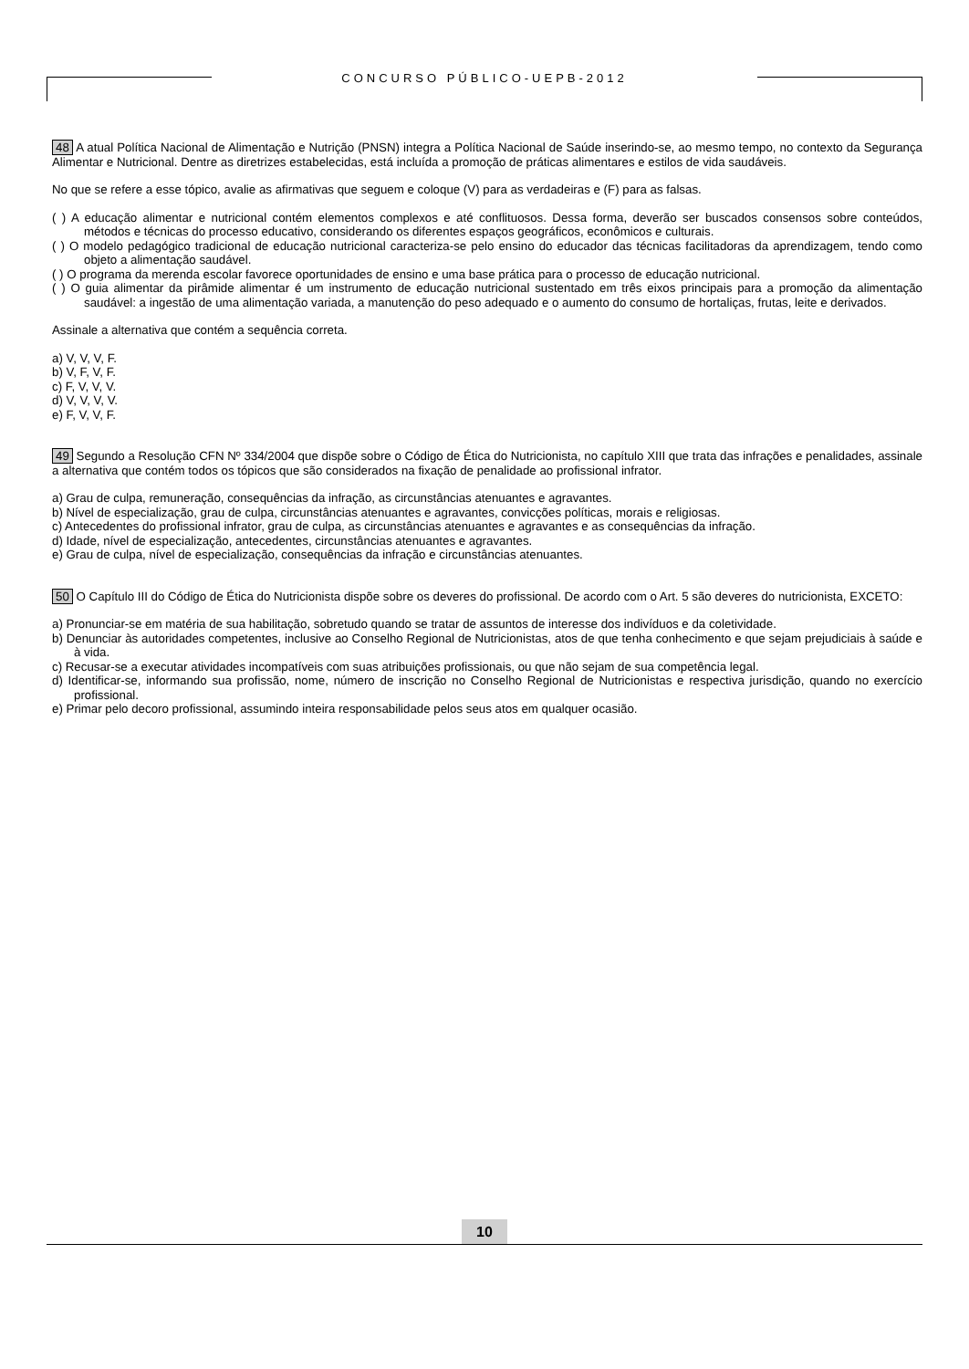CONCURSO PÚBLICO-UEPB-2012
48 A atual Política Nacional de Alimentação e Nutrição (PNSN) integra a Política Nacional de Saúde inserindo-se, ao mesmo tempo, no contexto da Segurança Alimentar e Nutricional. Dentre as diretrizes estabelecidas, está incluída a promoção de práticas alimentares e estilos de vida saudáveis.
No que se refere a esse tópico, avalie as afirmativas que seguem e coloque (V) para as verdadeiras e (F) para as falsas.
( ) A educação alimentar e nutricional contém elementos complexos e até conflituosos. Dessa forma, deverão ser buscados consensos sobre conteúdos, métodos e técnicas do processo educativo, considerando os diferentes espaços geográficos, econômicos e culturais.
( ) O modelo pedagógico tradicional de educação nutricional caracteriza-se pelo ensino do educador das técnicas facilitadoras da aprendizagem, tendo como objeto a alimentação saudável.
( ) O programa da merenda escolar favorece oportunidades de ensino e uma base prática para o processo de educação nutricional.
( ) O guia alimentar da pirâmide alimentar é um instrumento de educação nutricional sustentado em três eixos principais para a promoção da alimentação saudável: a ingestão de uma alimentação variada, a manutenção do peso adequado e o aumento do consumo de hortaliças, frutas, leite e derivados.
Assinale a alternativa que contém a sequência correta.
a) V, V, V, F.
b) V, F, V, F.
c) F, V, V, V.
d) V, V, V, V.
e) F, V, V, F.
49 Segundo a Resolução CFN Nº 334/2004 que dispõe sobre o Código de Ética do Nutricionista, no capítulo XIII que trata das infrações e penalidades, assinale a alternativa que contém todos os tópicos que são considerados na fixação de penalidade ao profissional infrator.
a) Grau de culpa, remuneração, consequências da infração, as circunstâncias atenuantes e agravantes.
b) Nível de especialização, grau de culpa, circunstâncias atenuantes e agravantes, convicções políticas, morais e religiosas.
c) Antecedentes do profissional infrator, grau de culpa, as circunstâncias atenuantes e agravantes e as consequências da infração.
d) Idade, nível de especialização, antecedentes, circunstâncias atenuantes e agravantes.
e) Grau de culpa, nível de especialização, consequências da infração e circunstâncias atenuantes.
50 O Capítulo III do Código de Ética do Nutricionista dispõe sobre os deveres do profissional. De acordo com o Art. 5 são deveres do nutricionista, EXCETO:
a) Pronunciar-se em matéria de sua habilitação, sobretudo quando se tratar de assuntos de interesse dos indivíduos e da coletividade.
b) Denunciar às autoridades competentes, inclusive ao Conselho Regional de Nutricionistas, atos de que tenha conhecimento e que sejam prejudiciais à saúde e à vida.
c) Recusar-se a executar atividades incompatíveis com suas atribuições profissionais, ou que não sejam de sua competência legal.
d) Identificar-se, informando sua profissão, nome, número de inscrição no Conselho Regional de Nutricionistas e respectiva jurisdição, quando no exercício profissional.
e) Primar pelo decoro profissional, assumindo inteira responsabilidade pelos seus atos em qualquer ocasião.
10